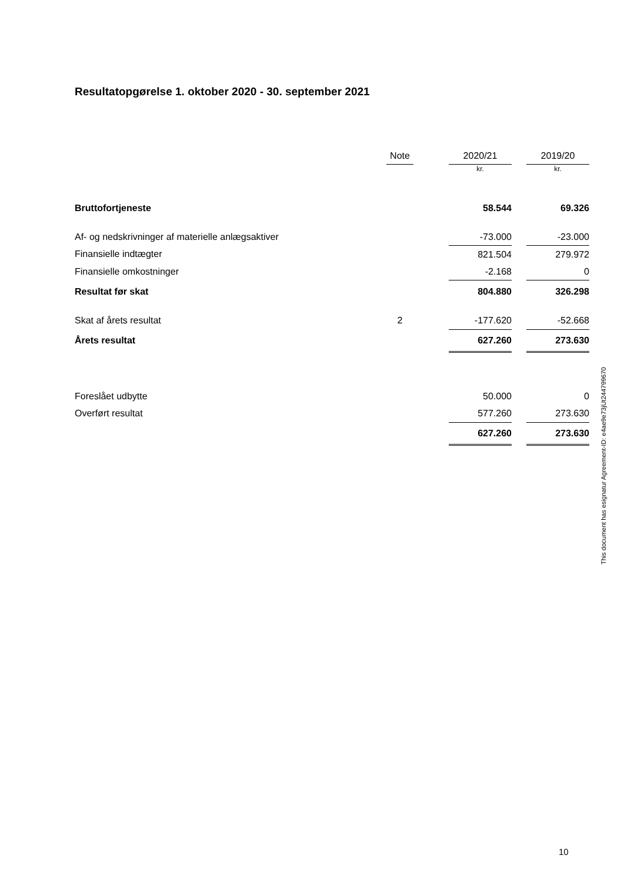Resultatopgørelse 1. oktober 2020 - 30. september 2021
| | Note | | 2020/21 | | 2019/20 |
| --- | --- | --- | --- | --- | --- |
| | | | kr. | | kr. |
| Bruttofortjeneste | | | 58.544 | | 69.326 |
| Af- og nedskrivninger af materielle anlægsaktiver | | | -73.000 | | -23.000 |
| Finansielle indtægter | | | 821.504 | | 279.972 |
| Finansielle omkostninger | | | -2.168 | | 0 |
| Resultat før skat | | | 804.880 | | 326.298 |
| Skat af årets resultat | 2 | | -177.620 | | -52.668 |
| Årets resultat | | | 627.260 | | 273.630 |
| Foreslået udbytte | | | 50.000 | | 0 |
| Overført resultat | | | 577.260 | | 273.630 |
| | | | 627.260 | | 273.630 |
This document has esignatur Agreement-ID: e4ae9e73jUt244799670
10